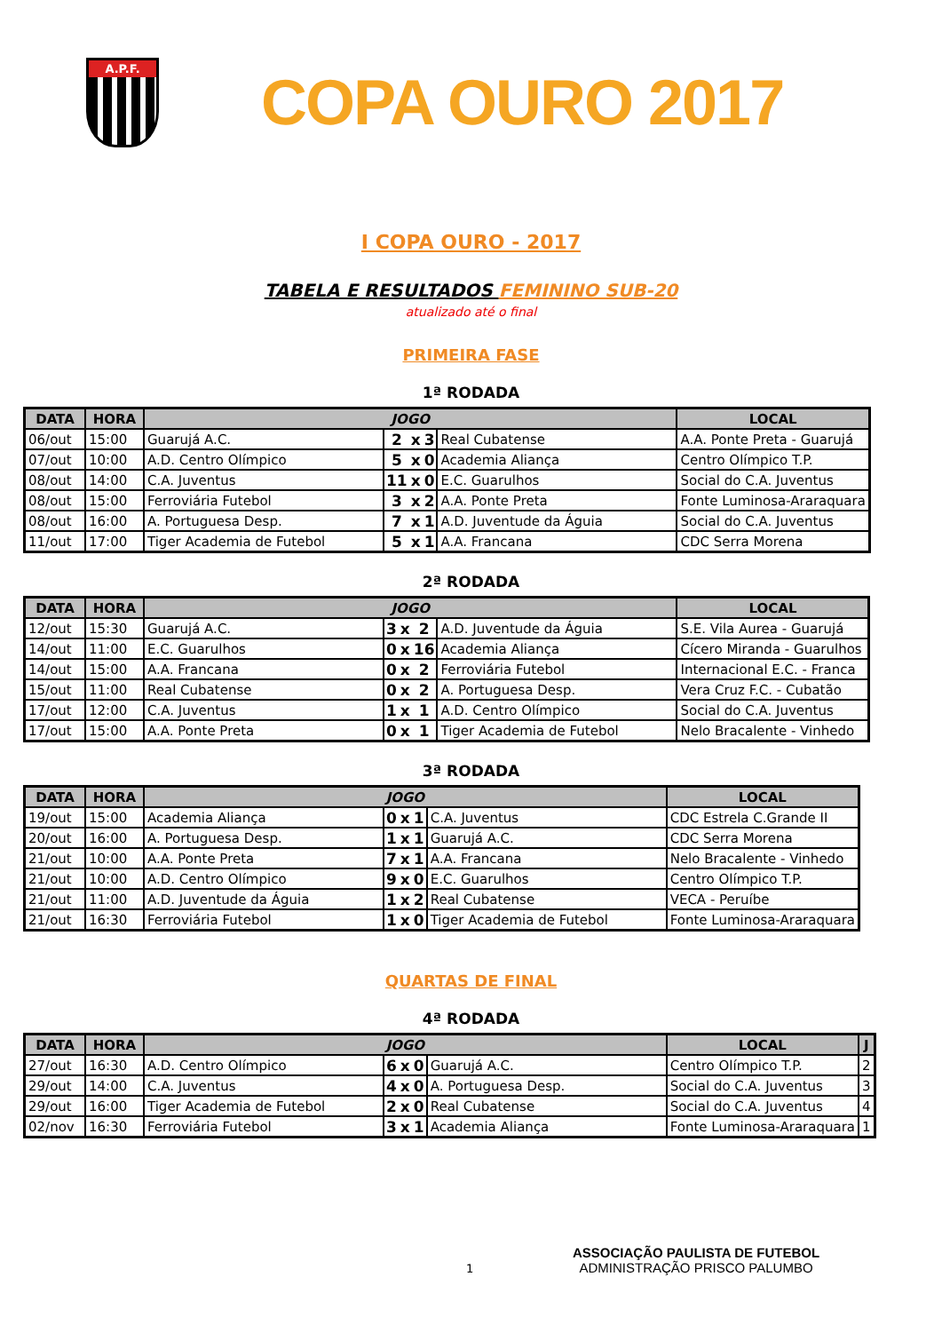A.P.F.
COPA OURO 2017
I COPA OURO - 2017
TABELA E RESULTADOS FEMININO SUB-20
atualizado até o final
PRIMEIRA FASE
1ª RODADA
| DATA | HORA | JOGO | | | | | LOCAL |
| --- | --- | --- | --- | --- | --- | --- | --- |
| 06/out | 15:00 | Guarujá A.C. | 2 | x | 3 | Real Cubatense | A.A. Ponte Preta - Guarujá |
| 07/out | 10:00 | A.D. Centro Olímpico | 5 | x | 0 | Academia Aliança | Centro Olímpico T.P. |
| 08/out | 14:00 | C.A. Juventus | 11 | x | 0 | E.C. Guarulhos | Social do C.A. Juventus |
| 08/out | 15:00 | Ferroviária Futebol | 3 | x | 2 | A.A. Ponte Preta | Fonte Luminosa-Araraquara |
| 08/out | 16:00 | A. Portuguesa Desp. | 7 | x | 1 | A.D. Juventude da Águia | Social do C.A. Juventus |
| 11/out | 17:00 | Tiger Academia de Futebol | 5 | x | 1 | A.A. Francana | CDC Serra Morena |
2ª RODADA
| DATA | HORA | JOGO | | | | | LOCAL |
| --- | --- | --- | --- | --- | --- | --- | --- |
| 12/out | 15:30 | Guarujá A.C. | 3 | x | 2 | A.D. Juventude da Águia | S.E. Vila Aurea - Guarujá |
| 14/out | 11:00 | E.C. Guarulhos | 0 | x | 16 | Academia Aliança | Cícero Miranda - Guarulhos |
| 14/out | 15:00 | A.A. Francana | 0 | x | 2 | Ferroviária Futebol | Internacional E.C. - Franca |
| 15/out | 11:00 | Real Cubatense | 0 | x | 2 | A. Portuguesa Desp. | Vera Cruz F.C. - Cubatão |
| 17/out | 12:00 | C.A. Juventus | 1 | x | 1 | A.D. Centro Olímpico | Social do C.A. Juventus |
| 17/out | 15:00 | A.A. Ponte Preta | 0 | x | 1 | Tiger Academia de Futebol | Nelo Bracalente - Vinhedo |
3ª RODADA
| DATA | HORA | JOGO | | | | | LOCAL |
| --- | --- | --- | --- | --- | --- | --- | --- |
| 19/out | 15:00 | Academia Aliança | 0 | x | 1 | C.A. Juventus | CDC Estrela C.Grande II |
| 20/out | 16:00 | A. Portuguesa Desp. | 1 | x | 1 | Guarujá A.C. | CDC Serra Morena |
| 21/out | 10:00 | A.A. Ponte Preta | 7 | x | 1 | A.A. Francana | Nelo Bracalente - Vinhedo |
| 21/out | 10:00 | A.D. Centro Olímpico | 9 | x | 0 | E.C. Guarulhos | Centro Olímpico T.P. |
| 21/out | 11:00 | A.D. Juventude da Águia | 1 | x | 2 | Real Cubatense | VECA - Peruíbe |
| 21/out | 16:30 | Ferroviária Futebol | 1 | x | 0 | Tiger Academia de Futebol | Fonte Luminosa-Araraquara |
QUARTAS DE FINAL
4ª RODADA
| DATA | HORA | JOGO | | | | | LOCAL | J |
| --- | --- | --- | --- | --- | --- | --- | --- | --- |
| 27/out | 16:30 | A.D. Centro Olímpico | 6 | x | 0 | Guarujá A.C. | Centro Olímpico T.P. | 2 |
| 29/out | 14:00 | C.A. Juventus | 4 | x | 0 | A. Portuguesa Desp. | Social do C.A. Juventus | 3 |
| 29/out | 16:00 | Tiger Academia de Futebol | 2 | x | 0 | Real Cubatense | Social do C.A. Juventus | 4 |
| 02/nov | 16:30 | Ferroviária Futebol | 3 | x | 1 | Academia Aliança | Fonte Luminosa-Araraquara | 1 |
1
ASSOCIAÇÃO PAULISTA DE FUTEBOL
ADMINISTRAÇÃO PRISCO PALUMBO